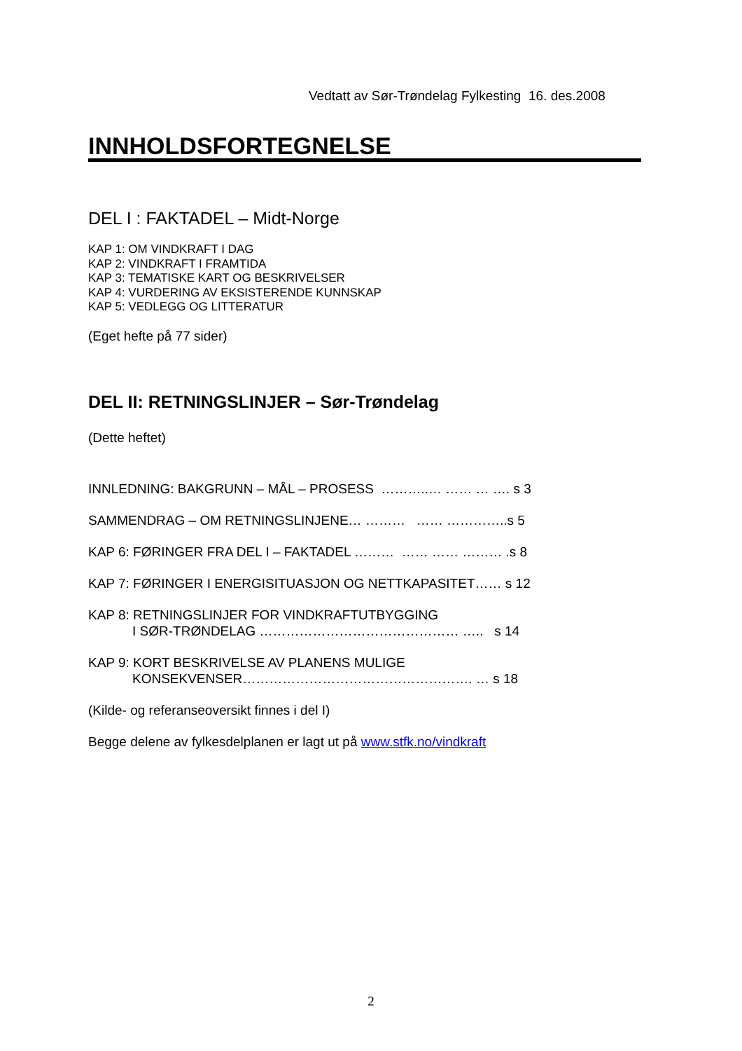Vedtatt av Sør-Trøndelag Fylkesting 16. des.2008
INNHOLDSFORTEGNELSE
DEL I : FAKTADEL – Midt-Norge
KAP 1: OM VINDKRAFT I DAG
KAP 2: VINDKRAFT I FRAMTIDA
KAP 3: TEMATISKE KART OG BESKRIVELSER
KAP 4: VURDERING AV EKSISTERENDE KUNNSKAP
KAP 5: VEDLEGG OG LITTERATUR
(Eget hefte på 77 sider)
DEL II: RETNINGSLINJER – Sør-Trøndelag
(Dette heftet)
INNLEDNING: BAKGRUNN – MÅL – PROSESS ………..… …… … …. s 3
SAMMENDRAG – OM RETNINGSLINJENE… ……… …… …………..s 5
KAP 6: FØRINGER FRA DEL I – FAKTADEL ……… …… …… ……… .s 8
KAP 7: FØRINGER I ENERGISITUASJON OG NETTKAPASITET…… s 12
KAP 8: RETNINGSLINJER FOR VINDKRAFTUTBYGGING
I SØR-TRØNDELAG ……………………………………… ….. s 14
KAP 9: KORT BESKRIVELSE AV PLANENS MULIGE
KONSEKVENSER……………………………………………. … s 18
(Kilde- og referanseoversikt finnes i del I)
Begge delene av fylkesdelplanen er lagt ut på www.stfk.no/vindkraft
2